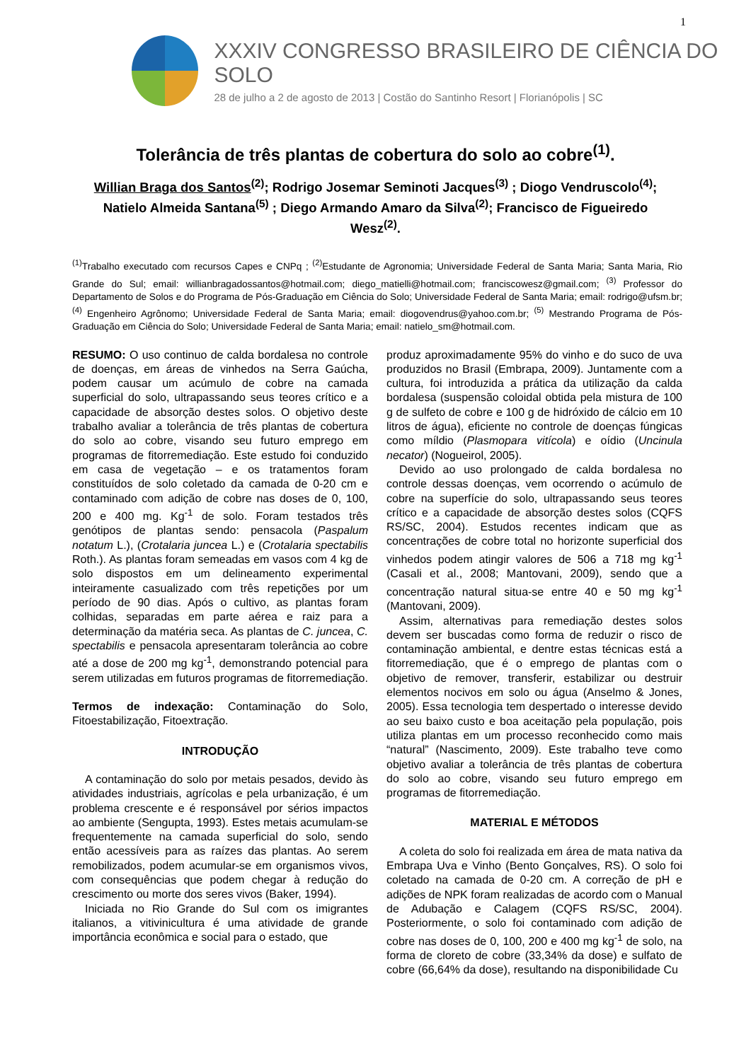1
XXXIV CONGRESSO BRASILEIRO DE CIÊNCIA DO SOLO
28 de julho a 2 de agosto de 2013 | Costão do Santinho Resort | Florianópolis | SC
Tolerância de três plantas de cobertura do solo ao cobre<sup>(1)</sup>.
Willian Braga dos Santos<sup>(2)</sup>; Rodrigo Josemar Seminoti Jacques<sup>(3)</sup> ; Diogo Vendruscolo<sup>(4)</sup>; Natielo Almeida Santana<sup>(5)</sup> ; Diego Armando Amaro da Silva<sup>(2)</sup>; Francisco de Figueiredo Wesz<sup>(2)</sup>.
<sup>(1)</sup> Trabalho executado com recursos Capes e CNPq ; <sup>(2)</sup>Estudante de Agronomia; Universidade Federal de Santa Maria; Santa Maria, Rio Grande do Sul; email: willianbragadossantos@hotmail.com; diego_matielli@hotmail.com; franciscowesz@gmail.com; <sup>(3)</sup> Professor do Departamento de Solos e do Programa de Pós-Graduação em Ciência do Solo; Universidade Federal de Santa Maria; email: rodrigo@ufsm.br;<sup>(4)</sup> Engenheiro Agrônomo; Universidade Federal de Santa Maria; email: diogovendrus@yahoo.com.br; <sup>(5)</sup> Mestrando Programa de Pós-Graduação em Ciência do Solo; Universidade Federal de Santa Maria; email: natielo_sm@hotmail.com.
RESUMO: O uso continuo de calda bordalesa no controle de doenças, em áreas de vinhedos na Serra Gaúcha, podem causar um acúmulo de cobre na camada superficial do solo, ultrapassando seus teores crítico e a capacidade de absorção destes solos. O objetivo deste trabalho avaliar a tolerância de três plantas de cobertura do solo ao cobre, visando seu futuro emprego em programas de fitorremediação. Este estudo foi conduzido em casa de vegetação – e os tratamentos foram constituídos de solo coletado da camada de 0-20 cm e contaminado com adição de cobre nas doses de 0, 100, 200 e 400 mg. Kg<sup>-1</sup> de solo. Foram testados três genótipos de plantas sendo: pensacola (Paspalum notatum L.), (Crotalaria juncea L.) e (Crotalaria spectabilis Roth.). As plantas foram semeadas em vasos com 4 kg de solo dispostos em um delineamento experimental inteiramente casualizado com três repetições por um período de 90 dias. Após o cultivo, as plantas foram colhidas, separadas em parte aérea e raiz para a determinação da matéria seca. As plantas de C. juncea, C. spectabilis e pensacola apresentaram tolerância ao cobre até a dose de 200 mg kg<sup>-1</sup>, demonstrando potencial para serem utilizadas em futuros programas de fitorremediação.
Termos de indexação: Contaminação do Solo, Fitoestabilização, Fitoextração.
INTRODUÇÃO
A contaminação do solo por metais pesados, devido às atividades industriais, agrícolas e pela urbanização, é um problema crescente e é responsável por sérios impactos ao ambiente (Sengupta, 1993). Estes metais acumulam-se frequentemente na camada superficial do solo, sendo então acessíveis para as raízes das plantas. Ao serem remobilizados, podem acumular-se em organismos vivos, com consequências que podem chegar à redução do crescimento ou morte dos seres vivos (Baker, 1994).
Iniciada no Rio Grande do Sul com os imigrantes italianos, a vitivinicultura é uma atividade de grande importância econômica e social para o estado, que
produz aproximadamente 95% do vinho e do suco de uva produzidos no Brasil (Embrapa, 2009). Juntamente com a cultura, foi introduzida a prática da utilização da calda bordalesa (suspensão coloidal obtida pela mistura de 100 g de sulfeto de cobre e 100 g de hidróxido de cálcio em 10 litros de água), eficiente no controle de doenças fúngicas como míldio (Plasmopara vitícola) e oídio (Uncinula necator) (Nogueirol, 2005).
Devido ao uso prolongado de calda bordalesa no controle dessas doenças, vem ocorrendo o acúmulo de cobre na superfície do solo, ultrapassando seus teores crítico e a capacidade de absorção destes solos (CQFS RS/SC, 2004). Estudos recentes indicam que as concentrações de cobre total no horizonte superficial dos vinhedos podem atingir valores de 506 a 718 mg kg<sup>-1</sup> (Casali et al., 2008; Mantovani, 2009), sendo que a concentração natural situa-se entre 40 e 50 mg kg<sup>-1</sup> (Mantovani, 2009).
Assim, alternativas para remediação destes solos devem ser buscadas como forma de reduzir o risco de contaminação ambiental, e dentre estas técnicas está a fitorremediação, que é o emprego de plantas com o objetivo de remover, transferir, estabilizar ou destruir elementos nocivos em solo ou água (Anselmo & Jones, 2005). Essa tecnologia tem despertado o interesse devido ao seu baixo custo e boa aceitação pela população, pois utiliza plantas em um processo reconhecido como mais “natural” (Nascimento, 2009). Este trabalho teve como objetivo avaliar a tolerância de três plantas de cobertura do solo ao cobre, visando seu futuro emprego em programas de fitorremediação.
MATERIAL E MÉTODOS
A coleta do solo foi realizada em área de mata nativa da Embrapa Uva e Vinho (Bento Gonçalves, RS). O solo foi coletado na camada de 0-20 cm. A correção de pH e adições de NPK foram realizadas de acordo com o Manual de Adubação e Calagem (CQFS RS/SC, 2004). Posteriormente, o solo foi contaminado com adição de cobre nas doses de 0, 100, 200 e 400 mg kg<sup>-1</sup> de solo, na forma de cloreto de cobre (33,34% da dose) e sulfato de cobre (66,64% da dose), resultando na disponibilidade Cu